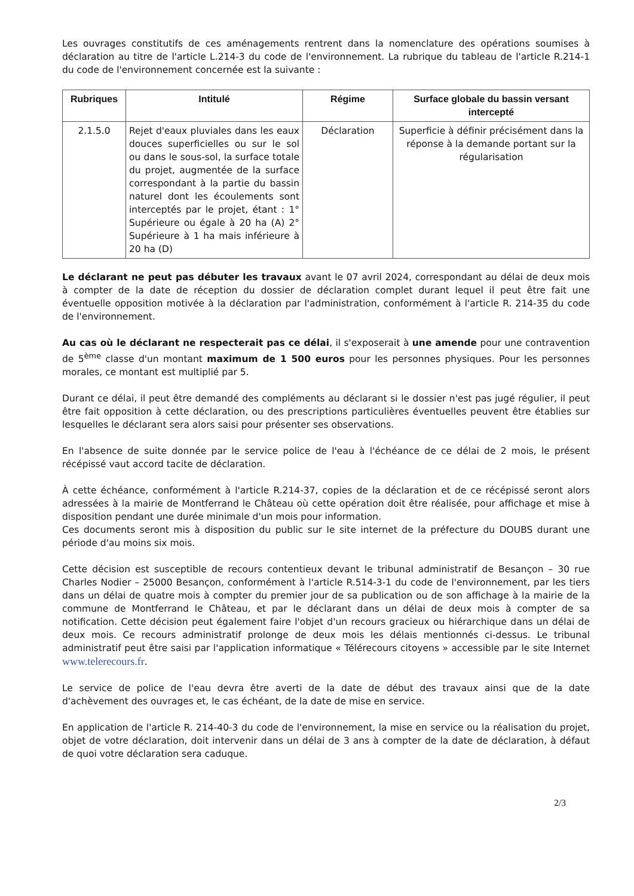Les ouvrages constitutifs de ces aménagements rentrent dans la nomenclature des opérations soumises à déclaration au titre de l'article L.214-3 du code de l'environnement. La rubrique du tableau de l'article R.214-1 du code de l'environnement concernée est la suivante :
| Rubriques | Intitulé | Régime | Surface globale du bassin versant intercepté |
| --- | --- | --- | --- |
| 2.1.5.0 | Rejet d'eaux pluviales dans les eaux douces superficielles ou sur le sol ou dans le sous-sol, la surface totale du projet, augmentée de la surface correspondant à la partie du bassin naturel dont les écoulements sont interceptés par le projet, étant : 1° Supérieure ou égale à 20 ha (A) 2° Supérieure à 1 ha mais inférieure à 20 ha (D) | Déclaration | Superficie à définir précisément dans la réponse à la demande portant sur la régularisation |
Le déclarant ne peut pas débuter les travaux avant le 07 avril 2024, correspondant au délai de deux mois à compter de la date de réception du dossier de déclaration complet durant lequel il peut être fait une éventuelle opposition motivée à la déclaration par l'administration, conformément à l'article R. 214-35 du code de l'environnement.
Au cas où le déclarant ne respecterait pas ce délai, il s'exposerait à une amende pour une contravention de 5<sup>ème</sup> classe d'un montant maximum de 1 500 euros pour les personnes physiques. Pour les personnes morales, ce montant est multiplié par 5.
Durant ce délai, il peut être demandé des compléments au déclarant si le dossier n'est pas jugé régulier, il peut être fait opposition à cette déclaration, ou des prescriptions particulières éventuelles peuvent être établies sur lesquelles le déclarant sera alors saisi pour présenter ses observations.
En l'absence de suite donnée par le service police de l'eau à l'échéance de ce délai de 2 mois, le présent récépissé vaut accord tacite de déclaration.
À cette échéance, conformément à l'article R.214-37, copies de la déclaration et de ce récépissé seront alors adressées à la mairie de Montferrand le Château où cette opération doit être réalisée, pour affichage et mise à disposition pendant une durée minimale d'un mois pour information.
Ces documents seront mis à disposition du public sur le site internet de la préfecture du DOUBS durant une période d'au moins six mois.
Cette décision est susceptible de recours contentieux devant le tribunal administratif de Besançon – 30 rue Charles Nodier – 25000 Besançon, conformément à l'article R.514-3-1 du code de l'environnement, par les tiers dans un délai de quatre mois à compter du premier jour de sa publication ou de son affichage à la mairie de la commune de Montferrand le Château, et par le déclarant dans un délai de deux mois à compter de sa notification. Cette décision peut également faire l'objet d'un recours gracieux ou hiérarchique dans un délai de deux mois. Ce recours administratif prolonge de deux mois les délais mentionnés ci-dessus. Le tribunal administratif peut être saisi par l'application informatique « Télérecours citoyens » accessible par le site Internet www.telerecours.fr.
Le service de police de l'eau devra être averti de la date de début des travaux ainsi que de la date d'achèvement des ouvrages et, le cas échéant, de la date de mise en service.
En application de l'article R. 214-40-3 du code de l'environnement, la mise en service ou la réalisation du projet, objet de votre déclaration, doit intervenir dans un délai de 3 ans à compter de la date de déclaration, à défaut de quoi votre déclaration sera caduque.
2/3